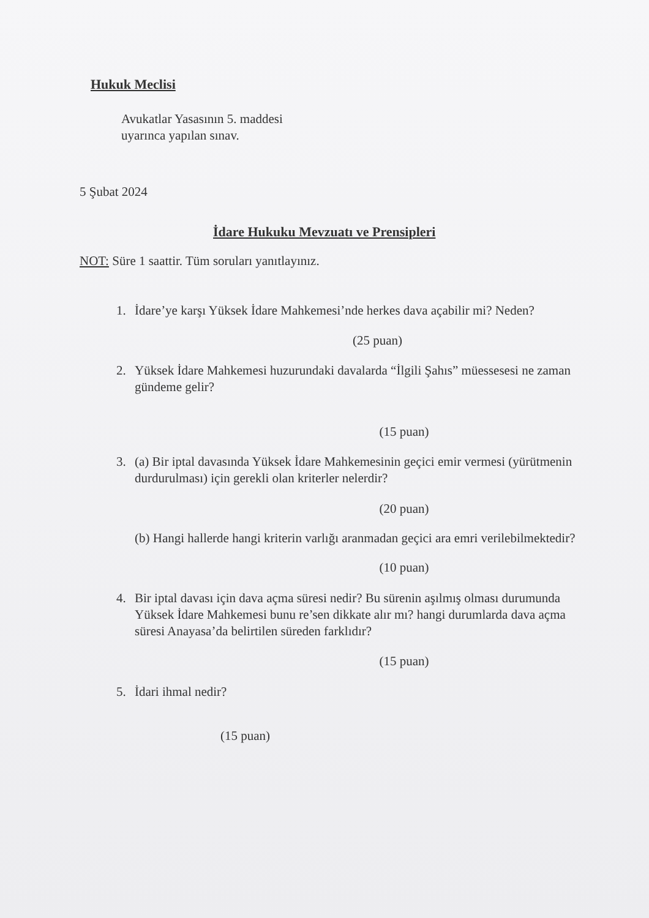Hukuk Meclisi
Avukatlar Yasasının 5. maddesi
uyarınca yapılan sınav.
5 Şubat 2024
İdare Hukuku Mevzuatı ve Prensipleri
NOT: Süre 1 saattir. Tüm soruları yanıtlayınız.
1. İdare’ye karşı Yüksek İdare Mahkemesi’nde herkes dava açabilir mi? Neden?
(25 puan)
2. Yüksek İdare Mahkemesi huzurundaki davalarda “İlgili Şahıs” müessesesi ne zaman gündeme gelir?
(15 puan)
3. (a) Bir iptal davasında Yüksek İdare Mahkemesinin geçici emir vermesi (yürütmenin durdurulması) için gerekli olan kriterler nelerdir?
(20 puan)
(b) Hangi hallerde hangi kriterin varlığı aranmadan geçici ara emri verilebilmektedir?
(10 puan)
4. Bir iptal davası için dava açma süresi nedir? Bu sürenin aşılmış olması durumunda Yüksek İdare Mahkemesi bunu re’sen dikkate alır mı? hangi durumlarda dava açma süresi Anayasa’da belirtilen süreden farklıdır?
(15 puan)
5. İdari ihmal nedir?
(15 puan)